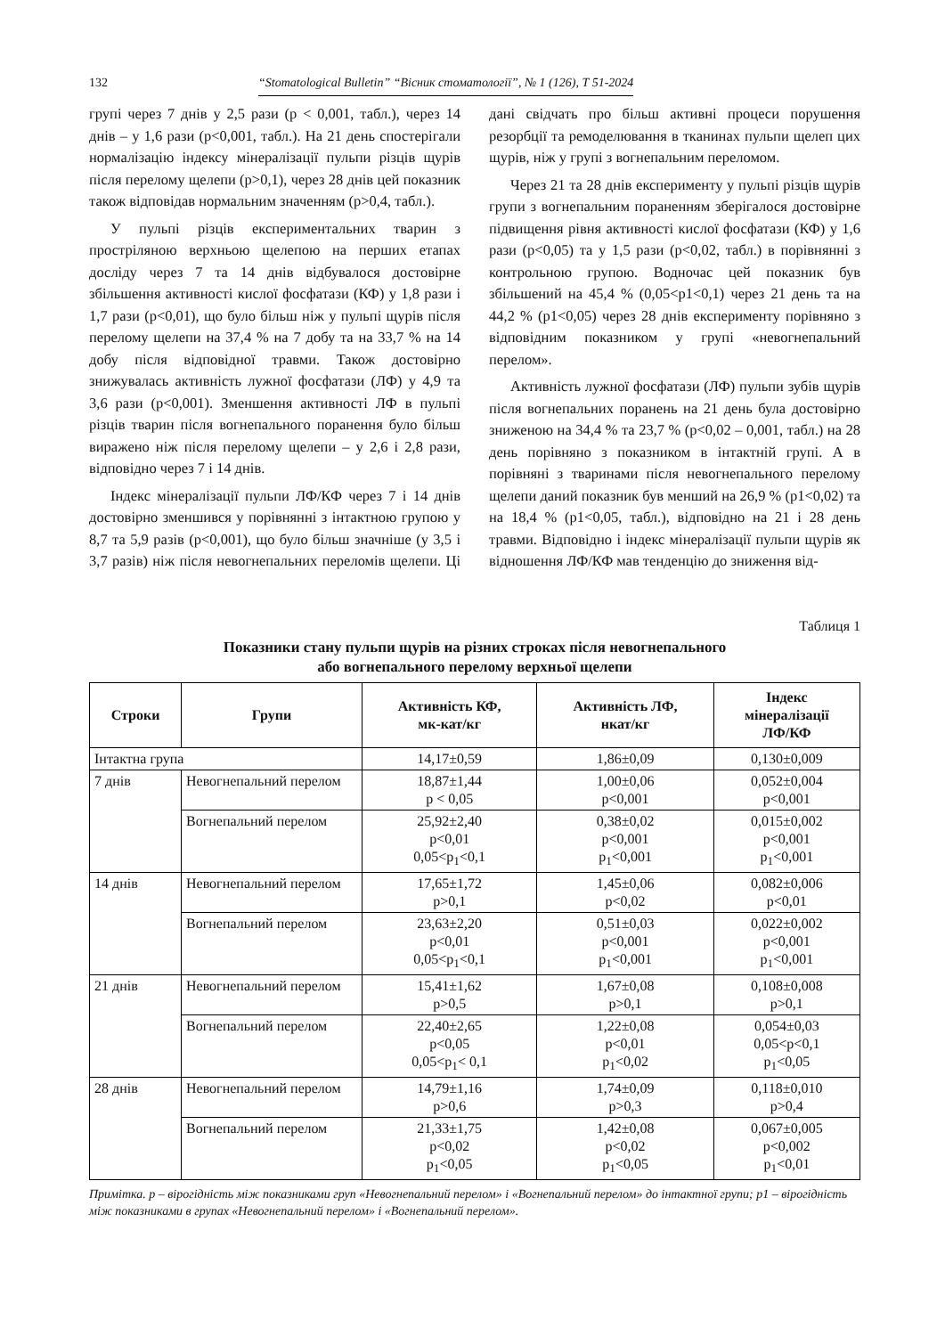132 “Stomatological Bulletin” “Вісник стоматології”, № 1 (126), Т 51-2024
групі через 7 днів у 2,5 рази (р < 0,001, табл.), через 14 днів – у 1,6 рази (р<0,001, табл.). На 21 день спостерігали нормалізацію індексу мінералізації пульпи різців щурів після перелому щелепи (р>0,1), через 28 днів цей показник також відповідав нормальним значенням (р>0,4, табл.).
У пульпі різців експериментальних тварин з простріляною верхньою щелепою на перших етапах досліду через 7 та 14 днів відбувалося достовірне збільшення активності кислої фосфатази (КФ) у 1,8 рази і 1,7 рази (р<0,01), що було більш ніж у пульпі щурів після перелому щелепи на 37,4 % на 7 добу та на 33,7 % на 14 добу після відповідної травми. Також достовірно знижувалась активність лужної фосфатази (ЛФ) у 4,9 та 3,6 рази (р<0,001). Зменшення активності ЛФ в пульпі різців тварин після вогнепального поранення було більш виражено ніж після перелому щелепи – у 2,6 і 2,8 рази, відповідно через 7 і 14 днів.
Індекс мінералізації пульпи ЛФ/КФ через 7 і 14 днів достовірно зменшився у порівнянні з інтактною групою у 8,7 та 5,9 разів (р<0,001), що було більш значніше (у 3,5 і 3,7 разів) ніж після невогнепальних переломів щелепи. Ці дані свідчать про більш активні процеси порушення резорбції та ремоделювання в тканинах пульпи щелеп цих щурів, ніж у групі з вогнепальним переломом.
Через 21 та 28 днів експерименту у пульпі різців щурів групи з вогнепальним пораненням зберігалося достовірне підвищення рівня активності кислої фосфатази (КФ) у 1,6 рази (р<0,05) та у 1,5 рази (р<0,02, табл.) в порівнянні з контрольною групою. Водночас цей показник був збільшений на 45,4 % (0,05<р1<0,1) через 21 день та на 44,2 % (р1<0,05) через 28 днів експерименту порівняно з відповідним показником у групі «невогнепальний перелом».
Активність лужної фосфатази (ЛФ) пульпи зубів щурів після вогнепальних поранень на 21 день була достовірно зниженою на 34,4 % та 23,7 % (р<0,02 – 0,001, табл.) на 28 день порівняно з показником в інтактній групі. А в порівняні з тваринами після невогнепального перелому щелепи даний показник був менший на 26,9 % (р1<0,02) та на 18,4 % (р1<0,05, табл.), відповідно на 21 і 28 день травми. Відповідно і індекс мінералізації пульпи щурів як відношення ЛФ/КФ мав тенденцію до зниження від-
Таблиця 1
Показники стану пульпи щурів на різних строках після невогнепального
або вогнепального перелому верхньої щелепи
| Строки | Групи | Активність КФ, мк-кат/кг | Активність ЛФ, нкат/кг | Індекс мінералізації ЛФ/КФ |
| --- | --- | --- | --- | --- |
| Інтактна група | | 14,17±0,59 | 1,86±0,09 | 0,130±0,009 |
| 7 днів | Невогнепальний перелом | 18,87±1,44 р < 0,05 | 1,00±0,06 р<0,001 | 0,052±0,004 р<0,001 |
| | Вогнепальний перелом | 25,92±2,40 р<0,01 0,05<р<sub>1</sub><0,1 | 0,38±0,02 р<0,001 р<sub>1</sub><0,001 | 0,015±0,002 р<0,001 р<sub>1</sub><0,001 |
| 14 днів | Невогнепальний перелом | 17,65±1,72 р>0,1 | 1,45±0,06 р<0,02 | 0,082±0,006 р<0,01 |
| | Вогнепальний перелом | 23,63±2,20 р<0,01 0,05<р<sub>1</sub><0,1 | 0,51±0,03 р<0,001 р<sub>1</sub><0,001 | 0,022±0,002 р<0,001 р<sub>1</sub><0,001 |
| 21 днів | Невогнепальний перелом | 15,41±1,62 р>0,5 | 1,67±0,08 р>0,1 | 0,108±0,008 р>0,1 |
| | Вогнепальний перелом | 22,40±2,65 р<0,05 0,05<р<sub>1</sub>< 0,1 | 1,22±0,08 р<0,01 р<sub>1</sub><0,02 | 0,054±0,03 0,05<р<0,1 р<sub>1</sub><0,05 |
| 28 днів | Невогнепальний перелом | 14,79±1,16 р>0,6 | 1,74±0,09 р>0,3 | 0,118±0,010 р>0,4 |
| | Вогнепальний перелом | 21,33±1,75 р<0,02 р<sub>1</sub><0,05 | 1,42±0,08 р<0,02 р<sub>1</sub><0,05 | 0,067±0,005 р<0,002 р<sub>1</sub><0,01 |
Примітка. р – вірогідність між показниками груп «Невогнепальний перелом» і «Вогнепальний перелом» до інтактної групи; р1 – вірогідність між показниками в групах «Невогнепальний перелом» і «Вогнепальний перелом».